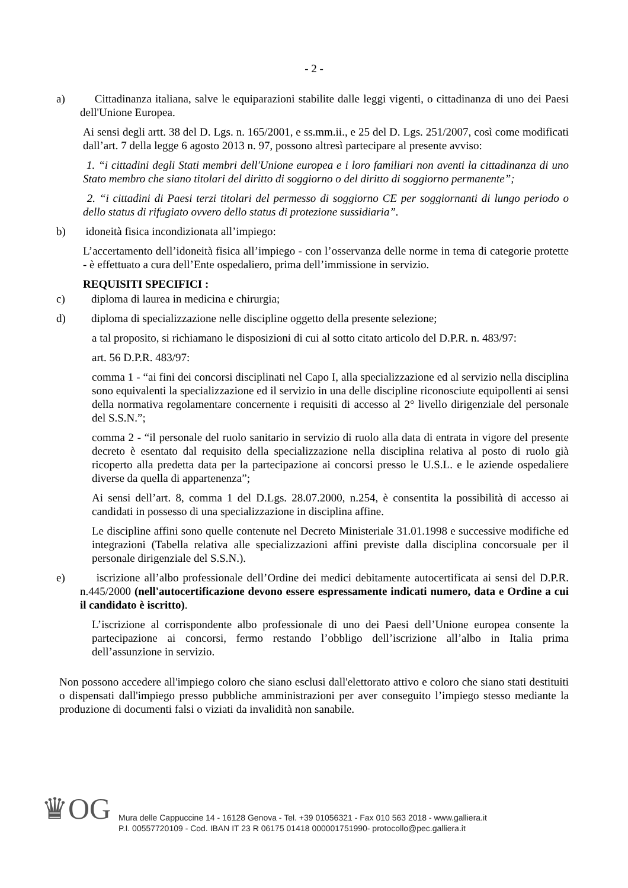- 2 -
a) Cittadinanza italiana, salve le equiparazioni stabilite dalle leggi vigenti, o cittadinanza di uno dei Paesi dell'Unione Europea.
Ai sensi degli artt. 38 del D. Lgs. n. 165/2001, e ss.mm.ii., e 25 del D. Lgs. 251/2007, così come modificati dall’art. 7 della legge 6 agosto 2013 n. 97, possono altresì partecipare al presente avviso:
1. “i cittadini degli Stati membri dell'Unione europea e i loro familiari non aventi la cittadinanza di uno Stato membro che siano titolari del diritto di soggiorno o del diritto di soggiorno permanente”;
2. “i cittadini di Paesi terzi titolari del permesso di soggiorno CE per soggiornanti di lungo periodo o dello status di rifugiato ovvero dello status di protezione sussidiaria”.
b) idoneità fisica incondizionata all’impiego:
L’accertamento dell’idoneità fisica all’impiego - con l’osservanza delle norme in tema di categorie protette - è effettuato a cura dell’Ente ospedaliero, prima dell’immissione in servizio.
REQUISITI SPECIFICI :
c) diploma di laurea in medicina e chirurgia;
d) diploma di specializzazione nelle discipline oggetto della presente selezione;
a tal proposito, si richiamano le disposizioni di cui al sotto citato articolo del D.P.R. n. 483/97:
art. 56 D.P.R. 483/97:
comma 1 - “ai fini dei concorsi disciplinati nel Capo I, alla specializzazione ed al servizio nella disciplina sono equivalenti la specializzazione ed il servizio in una delle discipline riconosciute equipollenti ai sensi della normativa regolamentare concernente i requisiti di accesso al 2° livello dirigenziale del personale del S.S.N.”;
comma 2 - “il personale del ruolo sanitario in servizio di ruolo alla data di entrata in vigore del presente decreto è esentato dal requisito della specializzazione nella disciplina relativa al posto di ruolo già ricoperto alla predetta data per la partecipazione ai concorsi presso le U.S.L. e le aziende ospedaliere diverse da quella di appartenenza”;
Ai sensi dell’art. 8, comma 1 del D.Lgs. 28.07.2000, n.254, è consentita la possibilità di accesso ai candidati in possesso di una specializzazione in disciplina affine.
Le discipline affini sono quelle contenute nel Decreto Ministeriale 31.01.1998 e successive modifiche ed integrazioni (Tabella relativa alle specializzazioni affini previste dalla disciplina concorsuale per il personale dirigenziale del S.S.N.).
e) iscrizione all’albo professionale dell’Ordine dei medici debitamente autocertificata ai sensi del D.P.R. n.445/2000 (nell'autocertificazione devono essere espressamente indicati numero, data e Ordine a cui il candidato è iscritto).
L’iscrizione al corrispondente albo professionale di uno dei Paesi dell’Unione europea consente la partecipazione ai concorsi, fermo restando l’obbligo dell’iscrizione all’albo in Italia prima dell’assunzione in servizio.
Non possono accedere all'impiego coloro che siano esclusi dall'elettorato attivo e coloro che siano stati destituiti o dispensati dall'impiego presso pubbliche amministrazioni per aver conseguito l’impiego stesso mediante la produzione di documenti falsi o viziati da invalidità non sanabile.
♛OG
Mura delle Cappuccine 14 - 16128 Genova - Tel. +39 01056321 - Fax 010 563 2018 - www.galliera.it
P.I. 00557720109 - Cod. IBAN IT 23 R 06175 01418 000001751990- protocollo@pec.galliera.it